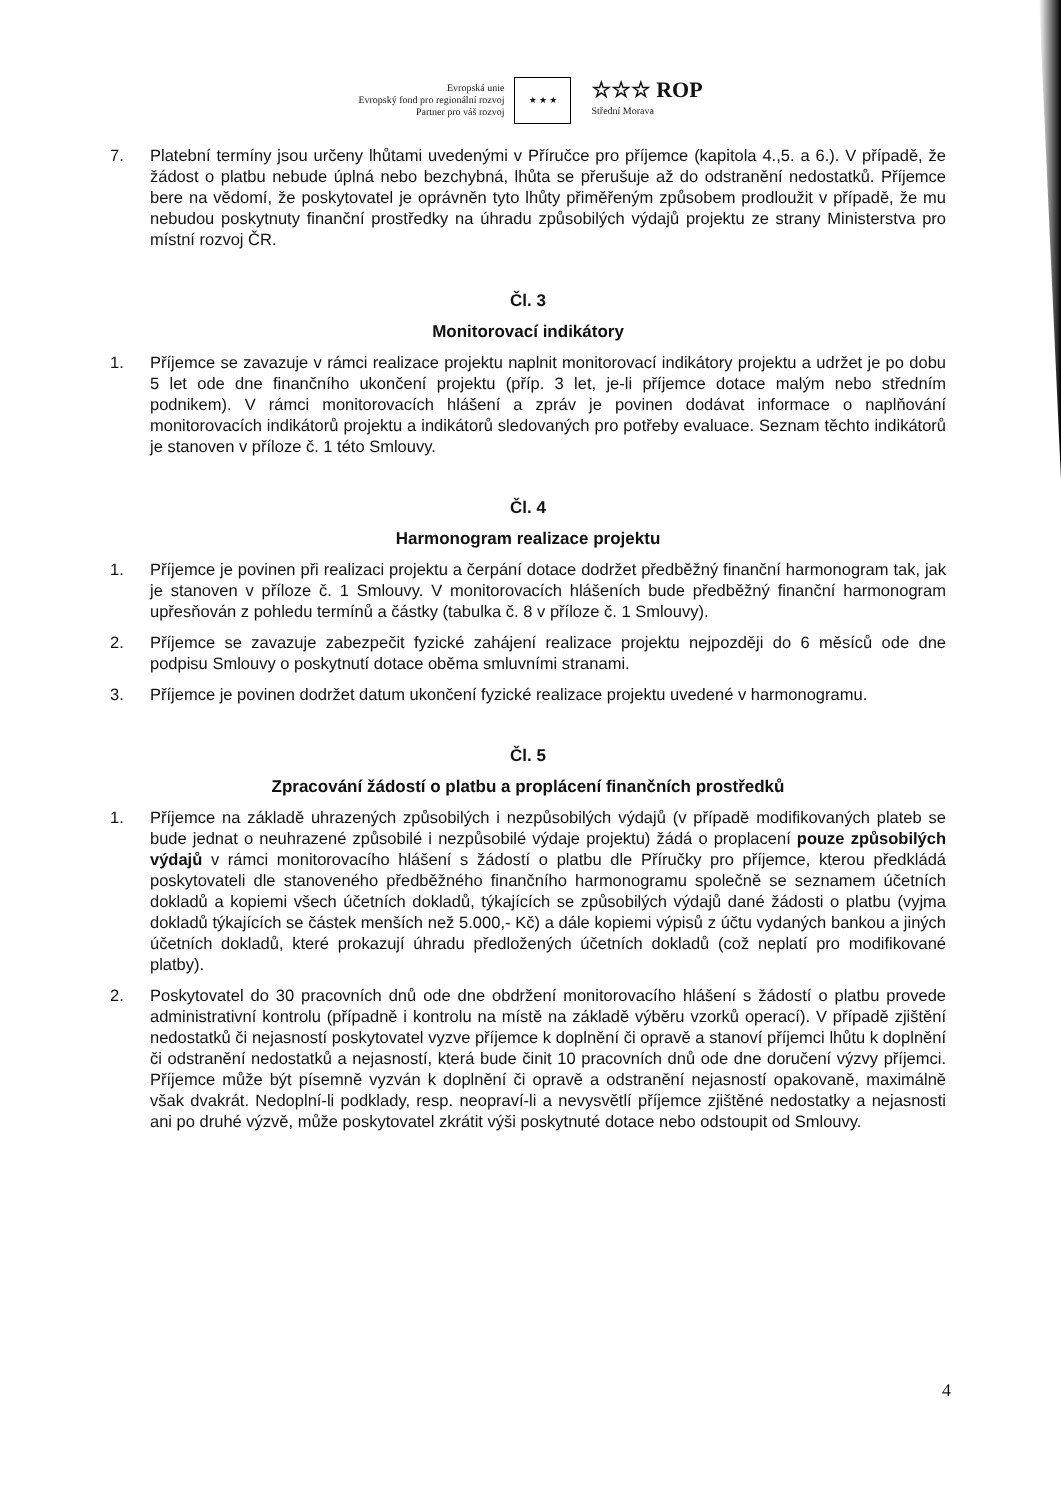Evropská unie
Evropský fond pro regionální rozvoj
Partner pro váš rozvoj
★ ★ ★
☆☆☆ ROP
Střední Morava
7. Platební termíny jsou určeny lhůtami uvedenými v Příručce pro příjemce (kapitola 4.,5. a 6.). V případě, že žádost o platbu nebude úplná nebo bezchybná, lhůta se přerušuje až do odstranění nedostatků. Příjemce bere na vědomí, že poskytovatel je oprávněn tyto lhůty přiměřeným způsobem prodloužit v případě, že mu nebudou poskytnuty finanční prostředky na úhradu způsobilých výdajů projektu ze strany Ministerstva pro místní rozvoj ČR.
Čl. 3
Monitorovací indikátory
1. Příjemce se zavazuje v rámci realizace projektu naplnit monitorovací indikátory projektu a udržet je po dobu 5 let ode dne finančního ukončení projektu (příp. 3 let, je-li příjemce dotace malým nebo středním podnikem). V rámci monitorovacích hlášení a zpráv je povinen dodávat informace o naplňování monitorovacích indikátorů projektu a indikátorů sledovaných pro potřeby evaluace. Seznam těchto indikátorů je stanoven v příloze č. 1 této Smlouvy.
Čl. 4
Harmonogram realizace projektu
1. Příjemce je povinen při realizaci projektu a čerpání dotace dodržet předběžný finanční harmonogram tak, jak je stanoven v příloze č. 1 Smlouvy. V monitorovacích hlášeních bude předběžný finanční harmonogram upřesňován z pohledu termínů a částky (tabulka č. 8 v příloze č. 1 Smlouvy).
2. Příjemce se zavazuje zabezpečit fyzické zahájení realizace projektu nejpozději do 6 měsíců ode dne podpisu Smlouvy o poskytnutí dotace oběma smluvními stranami.
3. Příjemce je povinen dodržet datum ukončení fyzické realizace projektu uvedené v harmonogramu.
Čl. 5
Zpracování žádostí o platbu a proplácení finančních prostředků
1. Příjemce na základě uhrazených způsobilých i nezpůsobilých výdajů (v případě modifikovaných plateb se bude jednat o neuhrazené způsobilé i nezpůsobilé výdaje projektu) žádá o proplacení pouze způsobilých výdajů v rámci monitorovacího hlášení s žádostí o platbu dle Příručky pro příjemce, kterou předkládá poskytovateli dle stanoveného předběžného finančního harmonogramu společně se seznamem účetních dokladů a kopiemi všech účetních dokladů, týkajících se způsobilých výdajů dané žádosti o platbu (vyjma dokladů týkajících se částek menších než 5.000,- Kč) a dále kopiemi výpisů z účtu vydaných bankou a jiných účetních dokladů, které prokazují úhradu předložených účetních dokladů (což neplatí pro modifikované platby).
2. Poskytovatel do 30 pracovních dnů ode dne obdržení monitorovacího hlášení s žádostí o platbu provede administrativní kontrolu (případně i kontrolu na místě na základě výběru vzorků operací). V případě zjištění nedostatků či nejasností poskytovatel vyzve příjemce k doplnění či opravě a stanoví příjemci lhůtu k doplnění či odstranění nedostatků a nejasností, která bude činit 10 pracovních dnů ode dne doručení výzvy příjemci. Příjemce může být písemně vyzván k doplnění či opravě a odstranění nejasností opakovaně, maximálně však dvakrát. Nedoplní-li podklady, resp. neopraví-li a nevysvětlí příjemce zjištěné nedostatky a nejasnosti ani po druhé výzvě, může poskytovatel zkrátit výši poskytnuté dotace nebo odstoupit od Smlouvy.
4